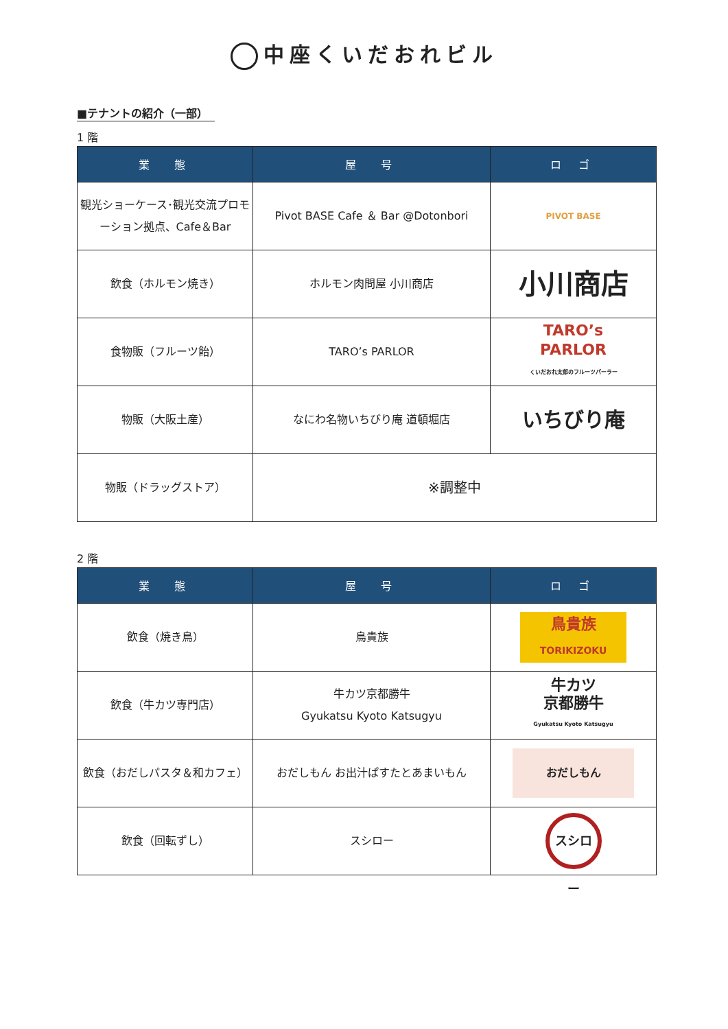中座くいだおれビル
■テナントの紹介（一部）
1 階
| 業 態 | 屋 号 | ロ ゴ |
| --- | --- | --- |
| 観光ショーケース･観光交流プロモーション拠点、Cafe＆Bar | Pivot BASE Cafe ＆ Bar @Dotonbori | PIVOT BASE |
| 飲食（ホルモン焼き） | ホルモン肉問屋 小川商店 | 小川商店 |
| 食物販（フルーツ飴） | TARO’s PARLOR | TARO’s PARLOR くいだおれ太郎のフルーツパーラー |
| 物販（大阪土産） | なにわ名物いちびり庵 道頓堀店 | いちびり庵 |
| 物販（ドラッグストア） | ※調整中 | |
2 階
| 業 態 | 屋 号 | ロ ゴ |
| --- | --- | --- |
| 飲食（焼き鳥） | 鳥貴族 | 鳥貴族 TORIKIZOKU |
| 飲食（牛カツ専門店） | 牛カツ京都勝牛 Gyukatsu Kyoto Katsugyu | 牛カツ 京都勝牛 Gyukatsu Kyoto Katsugyu |
| 飲食（おだしパスタ＆和カフェ） | おだしもん お出汁ぱすたとあまいもん | おだしもん |
| 飲食（回転ずし） | スシロー | スシロー |